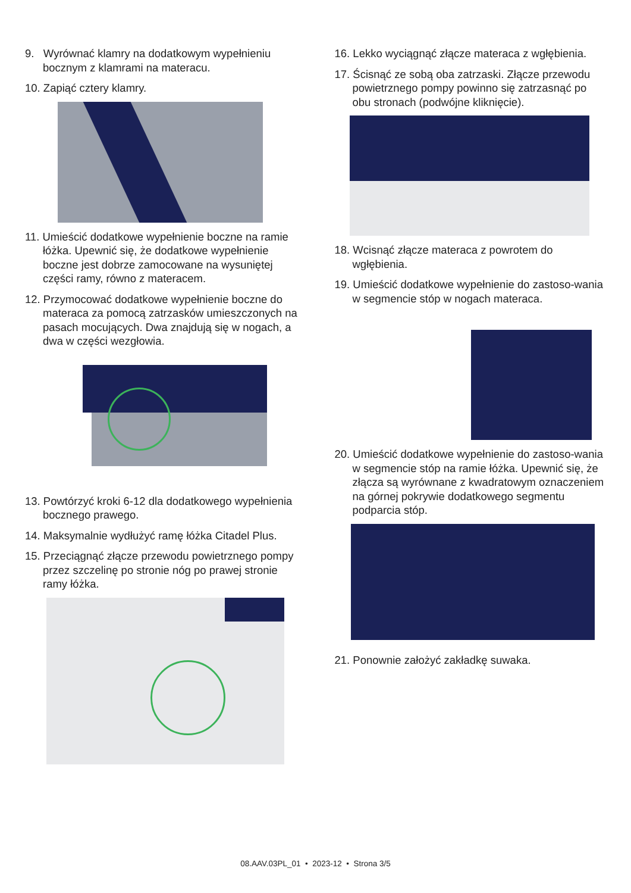9. Wyrównać klamry na dodatkowym wypełnieniu bocznym z klamrami na materacu.
10. Zapiąć cztery klamry.
11. Umieścić dodatkowe wypełnienie boczne na ramie łóżka. Upewnić się, że dodatkowe wypełnienie boczne jest dobrze zamocowane na wysuniętej części ramy, równo z materacem.
12. Przymocować dodatkowe wypełnienie boczne do materaca za pomocą zatrzasków umieszczonych na pasach mocujących. Dwa znajdują się w nogach, a dwa w części wezgłowia.
13. Powtórzyć kroki 6-12 dla dodatkowego wypełnienia bocznego prawego.
14. Maksymalnie wydłużyć ramę łóżka Citadel Plus.
15. Przeciągnąć złącze przewodu powietrznego pompy przez szczelinę po stronie nóg po prawej stronie ramy łóżka.
16. Lekko wyciągnąć złącze materaca z wgłębienia.
17. Ścisnąć ze sobą oba zatrzaski. Złącze przewodu powietrznego pompy powinno się zatrzasnąć po obu stronach (podwójne kliknięcie).
18. Wcisnąć złącze materaca z powrotem do wgłębienia.
19. Umieścić dodatkowe wypełnienie do zastoso-wania w segmencie stóp w nogach materaca.
20. Umieścić dodatkowe wypełnienie do zastoso-wania w segmencie stóp na ramie łóżka. Upewnić się, że złącza są wyrównane z kwadratowym oznaczeniem na górnej pokrywie dodatkowego segmentu podparcia stóp.
21. Ponownie założyć zakładkę suwaka.
08.AAV.03PL_01 • 2023-12 • Strona 3/5